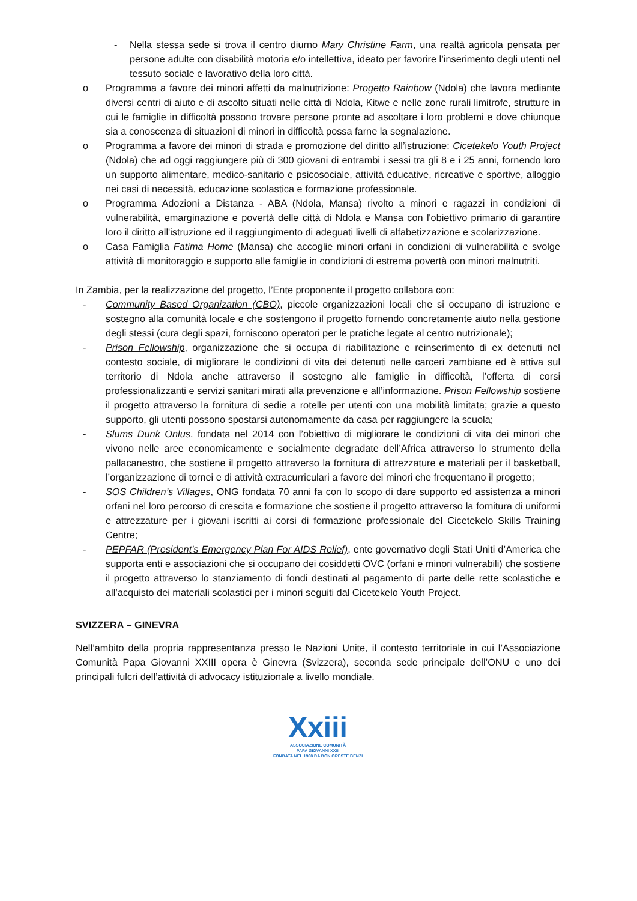- Nella stessa sede si trova il centro diurno Mary Christine Farm, una realtà agricola pensata per persone adulte con disabilità motoria e/o intellettiva, ideato per favorire l’inserimento degli utenti nel tessuto sociale e lavorativo della loro città.
o Programma a favore dei minori affetti da malnutrizione: Progetto Rainbow (Ndola) che lavora mediante diversi centri di aiuto e di ascolto situati nelle città di Ndola, Kitwe e nelle zone rurali limitrofe, strutture in cui le famiglie in difficoltà possono trovare persone pronte ad ascoltare i loro problemi e dove chiunque sia a conoscenza di situazioni di minori in difficoltà possa farne la segnalazione.
o Programma a favore dei minori di strada e promozione del diritto all’istruzione: Cicetekelo Youth Project (Ndola) che ad oggi raggiungere più di 300 giovani di entrambi i sessi tra gli 8 e i 25 anni, fornendo loro un supporto alimentare, medico-sanitario e psicosociale, attività educative, ricreative e sportive, alloggio nei casi di necessità, educazione scolastica e formazione professionale.
o Programma Adozioni a Distanza - ABA (Ndola, Mansa) rivolto a minori e ragazzi in condizioni di vulnerabilità, emarginazione e povertà delle città di Ndola e Mansa con l'obiettivo primario di garantire loro il diritto all'istruzione ed il raggiungimento di adeguati livelli di alfabetizzazione e scolarizzazione.
o Casa Famiglia Fatima Home (Mansa) che accoglie minori orfani in condizioni di vulnerabilità e svolge attività di monitoraggio e supporto alle famiglie in condizioni di estrema povertà con minori malnutriti.
In Zambia, per la realizzazione del progetto, l’Ente proponente il progetto collabora con:
- Community Based Organization (CBO), piccole organizzazioni locali che si occupano di istruzione e sostegno alla comunità locale e che sostengono il progetto fornendo concretamente aiuto nella gestione degli stessi (cura degli spazi, forniscono operatori per le pratiche legate al centro nutrizionale);
- Prison Fellowship, organizzazione che si occupa di riabilitazione e reinserimento di ex detenuti nel contesto sociale, di migliorare le condizioni di vita dei detenuti nelle carceri zambiane ed è attiva sul territorio di Ndola anche attraverso il sostegno alle famiglie in difficoltà, l’offerta di corsi professionalizzanti e servizi sanitari mirati alla prevenzione e all’informazione. Prison Fellowship sostiene il progetto attraverso la fornitura di sedie a rotelle per utenti con una mobilità limitata; grazie a questo supporto, gli utenti possono spostarsi autonomamente da casa per raggiungere la scuola;
- Slums Dunk Onlus, fondata nel 2014 con l’obiettivo di migliorare le condizioni di vita dei minori che vivono nelle aree economicamente e socialmente degradate dell’Africa attraverso lo strumento della pallacanestro, che sostiene il progetto attraverso la fornitura di attrezzature e materiali per il basketball, l’organizzazione di tornei e di attività extracurriculari a favore dei minori che frequentano il progetto;
- SOS Children’s Villages, ONG fondata 70 anni fa con lo scopo di dare supporto ed assistenza a minori orfani nel loro percorso di crescita e formazione che sostiene il progetto attraverso la fornitura di uniformi e attrezzature per i giovani iscritti ai corsi di formazione professionale del Cicetekelo Skills Training Centre;
- PEPFAR (President's Emergency Plan For AIDS Relief), ente governativo degli Stati Uniti d’America che supporta enti e associazioni che si occupano dei cosiddetti OVC (orfani e minori vulnerabili) che sostiene il progetto attraverso lo stanziamento di fondi destinati al pagamento di parte delle rette scolastiche e all’acquisto dei materiali scolastici per i minori seguiti dal Cicetekelo Youth Project.
SVIZZERA – GINEVRA
Nell’ambito della propria rappresentanza presso le Nazioni Unite, il contesto territoriale in cui l’Associazione Comunità Papa Giovanni XXIII opera è Ginevra (Svizzera), seconda sede principale dell’ONU e uno dei principali fulcri dell’attività di advocacy istituzionale a livello mondiale.
Xxiii
ASSOCIAZIONE COMUNITÀ
PAPA GIOVANNI XXIII
FONDATA NEL 1968 DA DON ORESTE BENZI